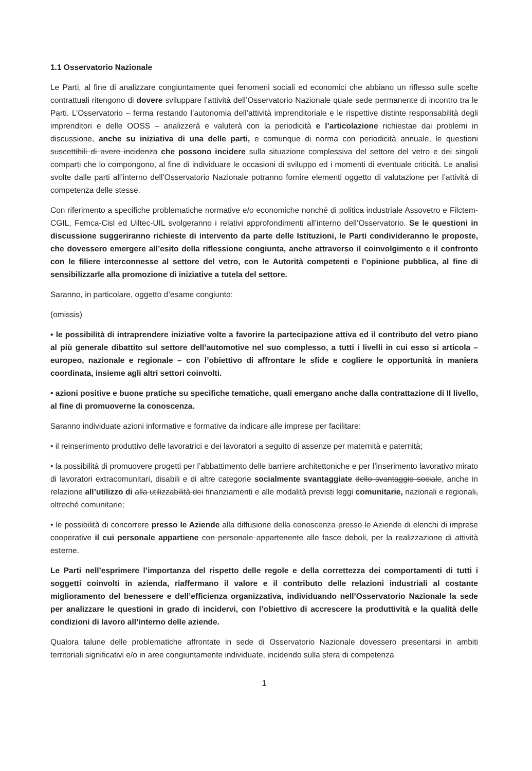1.1 Osservatorio Nazionale
Le Parti, al fine di analizzare congiuntamente quei fenomeni sociali ed economici che abbiano un riflesso sulle scelte contrattuali ritengono di dovere sviluppare l’attività dell’Osservatorio Nazionale quale sede permanente di incontro tra le Parti. L’Osservatorio – ferma restando l’autonomia dell’attività imprenditoriale e le rispettive distinte responsabilità degli imprenditori e delle OOSS – analizzerà e valuterà con la periodicità e l’articolazione richiestae dai problemi in discussione, anche su iniziativa di una delle parti, e comunque di norma con periodicità annuale, le questioni suscettibili di avere incidenza che possono incidere sulla situazione complessiva del settore del vetro e dei singoli comparti che lo compongono, al fine di individuare le occasioni di sviluppo ed i momenti di eventuale criticità. Le analisi svolte dalle parti all’interno dell’Osservatorio Nazionale potranno fornire elementi oggetto di valutazione per l’attività di competenza delle stesse.
Con riferimento a specifiche problematiche normative e/o economiche nonché di politica industriale Assovetro e Filctem-CGIL, Femca-Cisl ed Uiltec-UIL svolgeranno i relativi approfondimenti all’interno dell’Osservatorio. Se le questioni in discussione suggeriranno richieste di intervento da parte delle Istituzioni, le Parti condivideranno le proposte, che dovessero emergere all’esito della riflessione congiunta, anche attraverso il coinvolgimento e il confronto con le filiere interconnesse al settore del vetro, con le Autorità competenti e l’opinione pubblica, al fine di sensibilizzarle alla promozione di iniziative a tutela del settore.
Saranno, in particolare, oggetto d’esame congiunto:
(omissis)
• le possibilità di intraprendere iniziative volte a favorire la partecipazione attiva ed il contributo del vetro piano al più generale dibattito sul settore dell’automotive nel suo complesso, a tutti i livelli in cui esso si articola – europeo, nazionale e regionale – con l’obiettivo di affrontare le sfide e cogliere le opportunità in maniera coordinata, insieme agli altri settori coinvolti.
• azioni positive e buone pratiche su specifiche tematiche, quali emergano anche dalla contrattazione di II livello, al fine di promuoverne la conoscenza.
Saranno individuate azioni informative e formative da indicare alle imprese per facilitare:
• il reinserimento produttivo delle lavoratrici e dei lavoratori a seguito di assenze per maternità e paternità;
• la possibilità di promuovere progetti per l’abbattimento delle barriere architettoniche e per l’inserimento lavorativo mirato di lavoratori extracomunitari, disabili e di altre categorie socialmente svantaggiate dello svantaggio sociale, anche in relazione all’utilizzo di alla utilizzabilità dei finanziamenti e alle modalità previsti leggi comunitarie, nazionali e regionali, oltreché comunitarie;
• le possibilità di concorrere presso le Aziende alla diffusione della conoscenza presso le Aziende di elenchi di imprese cooperative il cui personale appartiene con personale appartenente alle fasce deboli, per la realizzazione di attività esterne.
Le Parti nell’esprimere l’importanza del rispetto delle regole e della correttezza dei comportamenti di tutti i soggetti coinvolti in azienda, riaffermano il valore e il contributo delle relazioni industriali al costante miglioramento del benessere e dell’efficienza organizzativa, individuando nell’Osservatorio Nazionale la sede per analizzare le questioni in grado di incidervi, con l’obiettivo di accrescere la produttività e la qualità delle condizioni di lavoro all’interno delle aziende.
Qualora talune delle problematiche affrontate in sede di Osservatorio Nazionale dovessero presentarsi in ambiti territoriali significativi e/o in aree congiuntamente individuate, incidendo sulla sfera di competenza
1